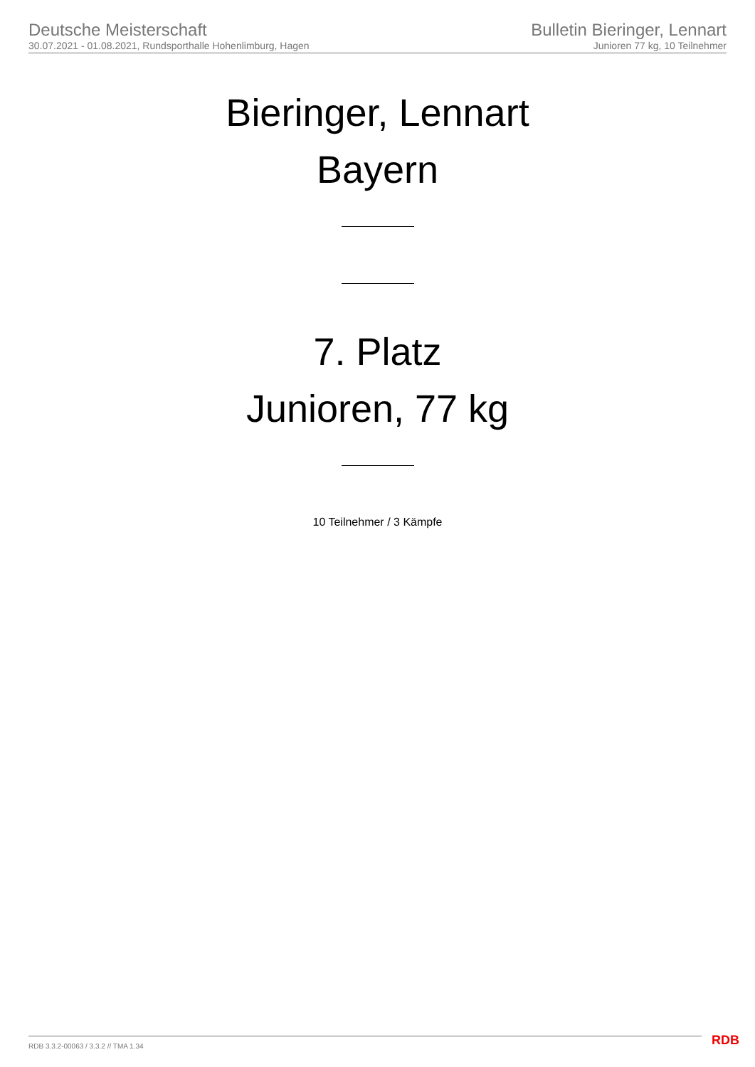Deutsche Meisterschaft
30.07.2021 - 01.08.2021, Rundsporthalle Hohenlimburg, Hagen
Bulletin Bieringer, Lennart
Junioren 77 kg, 10 Teilnehmer
Bieringer, Lennart
Bayern
7. Platz
Junioren, 77 kg
10 Teilnehmer / 3 Kämpfe
RDB 3.3.2-00063 / 3.3.2 // TMA 1.34
RDB